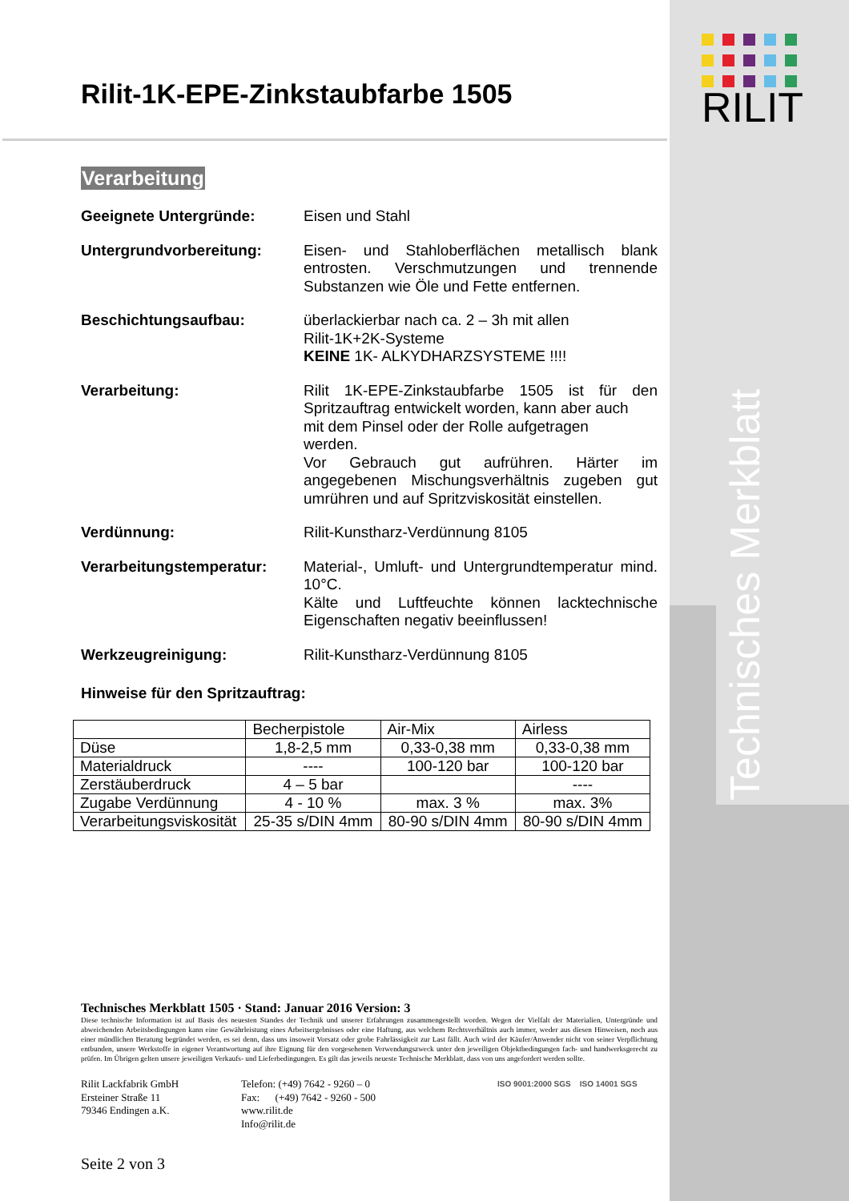RILIT
Technisches Merkblatt
Rilit-1K-EPE-Zinkstaubfarbe 1505
Verarbeitung
Geeignete Untergründe: Eisen und Stahl
Untergrundvorbereitung: Eisen- und Stahloberflächen metallisch blank entrosten. Verschmutzungen und trennende Substanzen wie Öle und Fette entfernen.
Beschichtungsaufbau: überlackierbar nach ca. 2 – 3h mit allen
Rilit-1K+2K-Systeme
KEINE 1K- ALKYDHARZSYSTEME !!!!
Verarbeitung: Rilit 1K-EPE-Zinkstaubfarbe 1505 ist für den Spritzauftrag entwickelt worden, kann aber auch
mit dem Pinsel oder der Rolle aufgetragen
werden.
Vor Gebrauch gut aufrühren. Härter im angegebenen Mischungsverhältnis zugeben gut umrühren und auf Spritzviskosität einstellen.
Verdünnung: Rilit-Kunstharz-Verdünnung 8105
Verarbeitungstemperatur: Material-, Umluft- und Untergrundtemperatur mind. 10°C.
Kälte und Luftfeuchte können lacktechnische Eigenschaften negativ beeinflussen!
Werkzeugreinigung: Rilit-Kunstharz-Verdünnung 8105
Hinweise für den Spritzauftrag:
| | Becherpistole | Air-Mix | Airless |
| Düse | 1,8-2,5 mm | 0,33-0,38 mm | 0,33-0,38 mm |
| Materialdruck | ---- | 100-120 bar | 100-120 bar |
| Zerstäuberdruck | 4 – 5 bar | | ---- |
| Zugabe Verdünnung | 4 - 10 % | max. 3 % | max. 3% |
| Verarbeitungsviskosität | 25-35 s/DIN 4mm | 80-90 s/DIN 4mm | 80-90 s/DIN 4mm |
Technisches Merkblatt 1505 · Stand: Januar 2016 Version: 3
Diese technische Information ist auf Basis des neuesten Standes der Technik und unserer Erfahrungen zusammengestellt worden. Wegen der Vielfalt der Materialien, Untergründe und abweichenden Arbeitsbedingungen kann eine Gewährleistung eines Arbeitsergebnisses oder eine Haftung, aus welchem Rechtsverhältnis auch immer, weder aus diesen Hinweisen, noch aus einer mündlichen Beratung begründet werden, es sei denn, dass uns insoweit Vorsatz oder grobe Fahrlässigkeit zur Last fällt. Auch wird der Käufer/Anwender nicht von seiner Verpflichtung entbunden, unsere Werkstoffe in eigener Verantwortung auf ihre Eignung für den vorgesehenen Verwendungszweck unter den jeweiligen Objektbedingungen fach- und handwerksgerecht zu prüfen. Im Übrigen gelten unsere jeweiligen Verkaufs- und Lieferbedingungen. Es gilt das jeweils neueste Technische Merkblatt, dass von uns angefordert werden sollte.
Rilit Lackfabrik GmbH
Ersteiner Straße 11
79346 Endingen a.K.
Telefon: (+49) 7642 - 9260 – 0
Fax: (+49) 7642 - 9260 - 500
www.rilit.de
Info@rilit.de
ISO 9001:2000 SGS ISO 14001 SGS
Seite 2 von 3